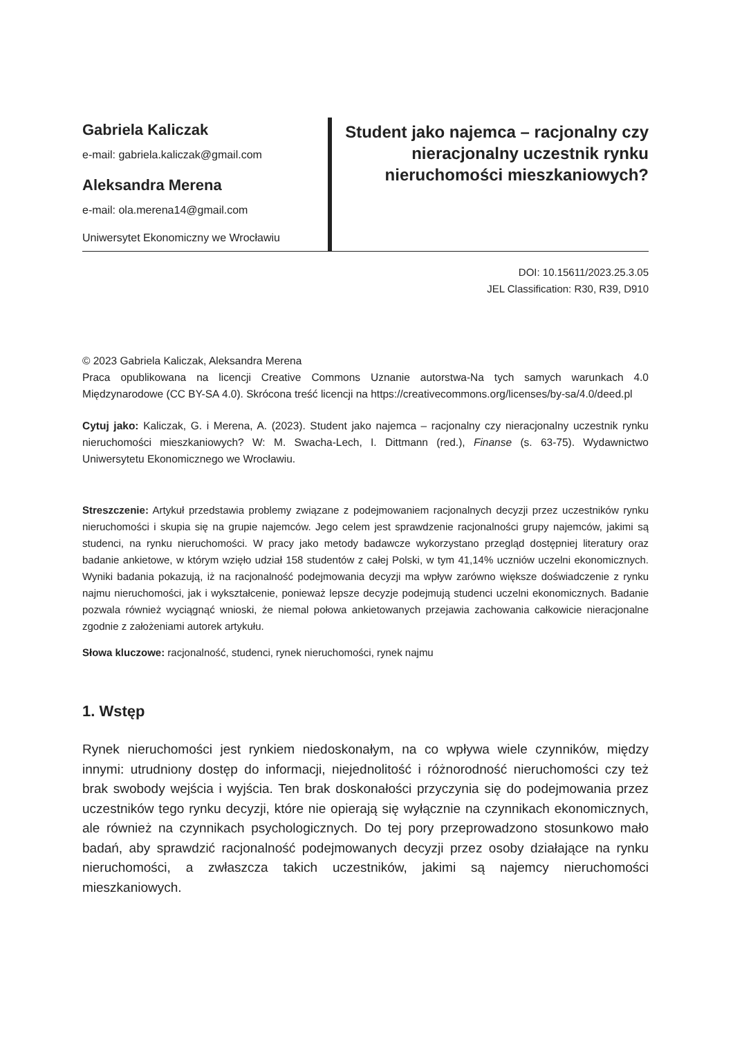Gabriela Kaliczak
e-mail: gabriela.kaliczak@gmail.com
Aleksandra Merena
e-mail: ola.merena14@gmail.com
Uniwersytet Ekonomiczny we Wrocławiu
Student jako najemca – racjonalny czy nieracjonalny uczestnik rynku nieruchomości mieszkaniowych?
DOI: 10.15611/2023.25.3.05
JEL Classification: R30, R39, D910
© 2023 Gabriela Kaliczak, Aleksandra Merena
Praca opublikowana na licencji Creative Commons Uznanie autorstwa-Na tych samych warunkach 4.0 Międzynarodowe (CC BY-SA 4.0). Skrócona treść licencji na https://creativecommons.org/licenses/by-sa/4.0/deed.pl
Cytuj jako: Kaliczak, G. i Merena, A. (2023). Student jako najemca – racjonalny czy nieracjonalny uczestnik rynku nieruchomości mieszkaniowych? W: M. Swacha-Lech, I. Dittmann (red.), Finanse (s. 63-75). Wydawnictwo Uniwersytetu Ekonomicznego we Wrocławiu.
Streszczenie: Artykuł przedstawia problemy związane z podejmowaniem racjonalnych decyzji przez uczestników rynku nieruchomości i skupia się na grupie najemców. Jego celem jest sprawdzenie racjonalności grupy najemców, jakimi są studenci, na rynku nieruchomości. W pracy jako metody badawcze wykorzystano przegląd dostępniej literatury oraz badanie ankietowe, w którym wzięło udział 158 studentów z całej Polski, w tym 41,14% uczniów uczelni ekonomicznych. Wyniki badania pokazują, iż na racjonalność podejmowania decyzji ma wpływ zarówno większe doświadczenie z rynku najmu nieruchomości, jak i wykształcenie, ponieważ lepsze decyzje podejmują studenci uczelni ekonomicznych. Badanie pozwala również wyciągnąć wnioski, że niemal połowa ankietowanych przejawia zachowania całkowicie nieracjonalne zgodnie z założeniami autorek artykułu.
Słowa kluczowe: racjonalność, studenci, rynek nieruchomości, rynek najmu
1. Wstęp
Rynek nieruchomości jest rynkiem niedoskonałym, na co wpływa wiele czynników, między innymi: utrudniony dostęp do informacji, niejednolitość i różnorodność nieruchomości czy też brak swobody wejścia i wyjścia. Ten brak doskonałości przyczynia się do podejmowania przez uczestników tego rynku decyzji, które nie opierają się wyłącznie na czynnikach ekonomicznych, ale również na czynnikach psychologicznych. Do tej pory przeprowadzono stosunkowo mało badań, aby sprawdzić racjonalność podejmowanych decyzji przez osoby działające na rynku nieruchomości, a zwłaszcza takich uczestników, jakimi są najemcy nieruchomości mieszkaniowych.